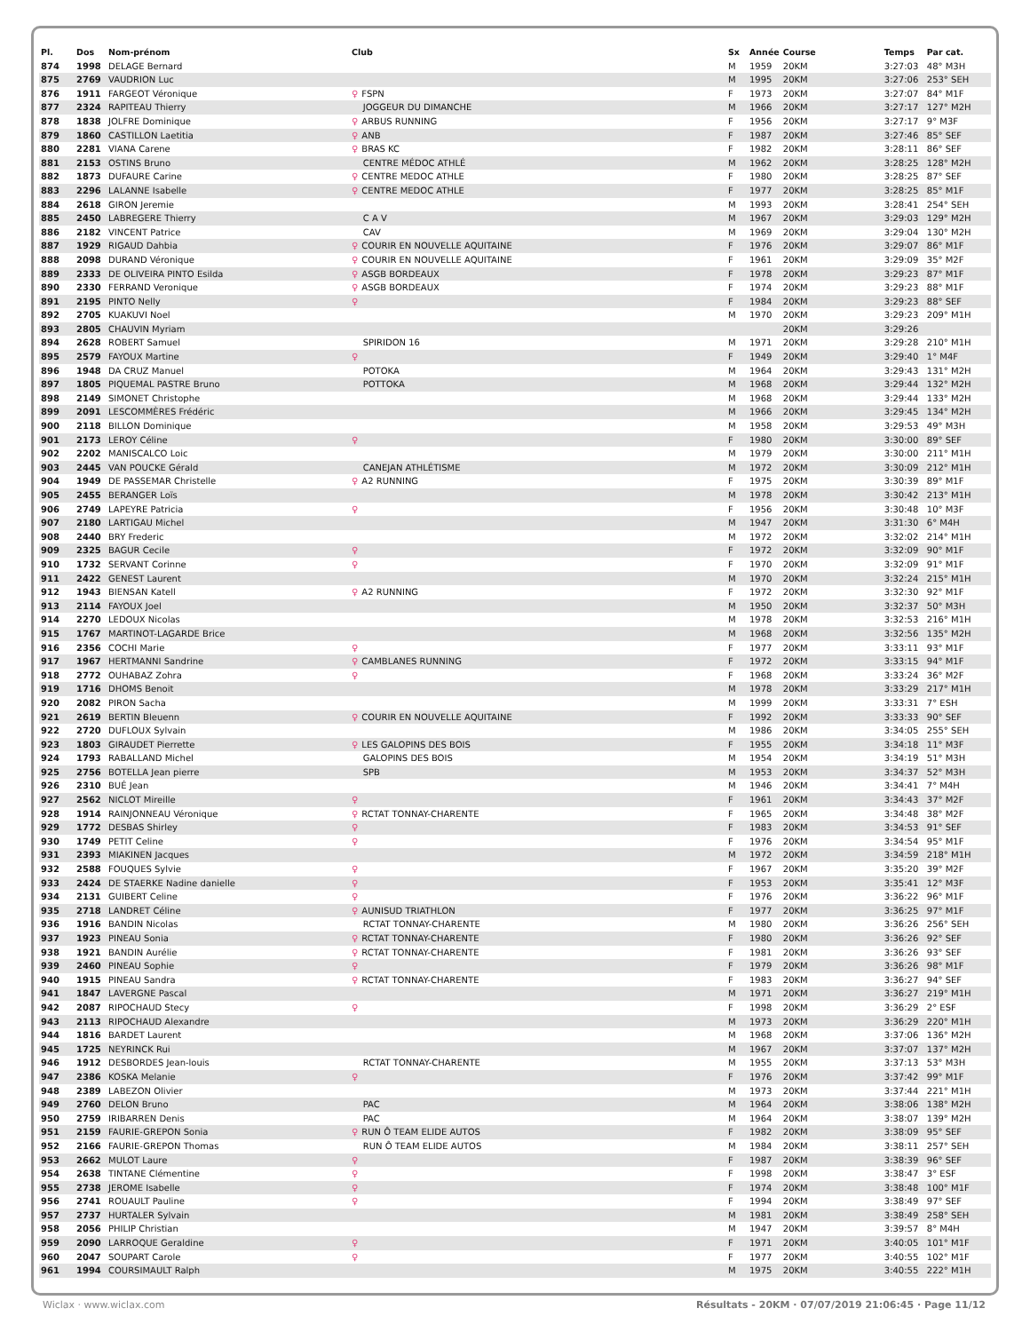| Pl. | Dos | Nom-prénom | Club | Sx | Année | Course | Temps | Par cat. |
| --- | --- | --- | --- | --- | --- | --- | --- | --- |
| 874 | 1998 | DELAGE Bernard | | M | 1959 | 20KM | 3:27:03 | 48° M3H |
| 875 | 2769 | VAUDRION Luc | | M | 1995 | 20KM | 3:27:06 | 253° SEH |
| 876 | 1911 | FARGEOT Véronique | ♀ FSPN | F | 1973 | 20KM | 3:27:07 | 84° M1F |
| 877 | 2324 | RAPITEAU Thierry | JOGGEUR DU DIMANCHE | M | 1966 | 20KM | 3:27:17 | 127° M2H |
| 878 | 1838 | JOLFRE Dominique | ♀ ARBUS RUNNING | F | 1956 | 20KM | 3:27:17 | 9° M3F |
| 879 | 1860 | CASTILLON Laetitia | ♀ ANB | F | 1987 | 20KM | 3:27:46 | 85° SEF |
| 880 | 2281 | VIANA Carene | ♀ BRAS KC | F | 1982 | 20KM | 3:28:11 | 86° SEF |
| 881 | 2153 | OSTINS Bruno | CENTRE MÉDOC ATHLÉ | M | 1962 | 20KM | 3:28:25 | 128° M2H |
| 882 | 1873 | DUFAURE Carine | ♀ CENTRE MEDOC ATHLE | F | 1980 | 20KM | 3:28:25 | 87° SEF |
| 883 | 2296 | LALANNE Isabelle | ♀ CENTRE MEDOC ATHLE | F | 1977 | 20KM | 3:28:25 | 85° M1F |
| 884 | 2618 | GIRON Jeremie | | M | 1993 | 20KM | 3:28:41 | 254° SEH |
| 885 | 2450 | LABREGERE Thierry | C A V | M | 1967 | 20KM | 3:29:03 | 129° M2H |
| 886 | 2182 | VINCENT Patrice | CAV | M | 1969 | 20KM | 3:29:04 | 130° M2H |
| 887 | 1929 | RIGAUD Dahbia | ♀ COURIR EN NOUVELLE AQUITAINE | F | 1976 | 20KM | 3:29:07 | 86° M1F |
| 888 | 2098 | DURAND Véronique | ♀ COURIR EN NOUVELLE AQUITAINE | F | 1961 | 20KM | 3:29:09 | 35° M2F |
| 889 | 2333 | DE OLIVEIRA PINTO Esilda | ♀ ASGB BORDEAUX | F | 1978 | 20KM | 3:29:23 | 87° M1F |
| 890 | 2330 | FERRAND Veronique | ♀ ASGB BORDEAUX | F | 1974 | 20KM | 3:29:23 | 88° M1F |
| 891 | 2195 | PINTO Nelly | ♀ | F | 1984 | 20KM | 3:29:23 | 88° SEF |
| 892 | 2705 | KUAKUVI Noel | | M | 1970 | 20KM | 3:29:23 | 209° M1H |
| 893 | 2805 | CHAUVIN Myriam | | | | 20KM | 3:29:26 | |
| 894 | 2628 | ROBERT Samuel | SPIRIDON 16 | M | 1971 | 20KM | 3:29:28 | 210° M1H |
| 895 | 2579 | FAYOUX Martine | ♀ | F | 1949 | 20KM | 3:29:40 | 1° M4F |
| 896 | 1948 | DA CRUZ Manuel | POTOKA | M | 1964 | 20KM | 3:29:43 | 131° M2H |
| 897 | 1805 | PIQUEMAL PASTRE Bruno | POTTOKA | M | 1968 | 20KM | 3:29:44 | 132° M2H |
| 898 | 2149 | SIMONET Christophe | | M | 1968 | 20KM | 3:29:44 | 133° M2H |
| 899 | 2091 | LESCOMMÈRES Frédéric | | M | 1966 | 20KM | 3:29:45 | 134° M2H |
| 900 | 2118 | BILLON Dominique | | M | 1958 | 20KM | 3:29:53 | 49° M3H |
| 901 | 2173 | LEROY Céline | ♀ | F | 1980 | 20KM | 3:30:00 | 89° SEF |
| 902 | 2202 | MANISCALCO Loic | | M | 1979 | 20KM | 3:30:00 | 211° M1H |
| 903 | 2445 | VAN POUCKE Gérald | CANEJAN ATHLÉTISME | M | 1972 | 20KM | 3:30:09 | 212° M1H |
| 904 | 1949 | DE PASSEMAR Christelle | ♀ A2 RUNNING | F | 1975 | 20KM | 3:30:39 | 89° M1F |
| 905 | 2455 | BERANGER Loïs | | M | 1978 | 20KM | 3:30:42 | 213° M1H |
| 906 | 2749 | LAPEYRE Patricia | ♀ | F | 1956 | 20KM | 3:30:48 | 10° M3F |
| 907 | 2180 | LARTIGAU Michel | | M | 1947 | 20KM | 3:31:30 | 6° M4H |
| 908 | 2440 | BRY Frederic | | M | 1972 | 20KM | 3:32:02 | 214° M1H |
| 909 | 2325 | BAGUR Cecile | ♀ | F | 1972 | 20KM | 3:32:09 | 90° M1F |
| 910 | 1732 | SERVANT Corinne | ♀ | F | 1970 | 20KM | 3:32:09 | 91° M1F |
| 911 | 2422 | GENEST Laurent | | M | 1970 | 20KM | 3:32:24 | 215° M1H |
| 912 | 1943 | BIENSAN Katell | ♀ A2 RUNNING | F | 1972 | 20KM | 3:32:30 | 92° M1F |
| 913 | 2114 | FAYOUX Joel | | M | 1950 | 20KM | 3:32:37 | 50° M3H |
| 914 | 2270 | LEDOUX Nicolas | | M | 1978 | 20KM | 3:32:53 | 216° M1H |
| 915 | 1767 | MARTINOT-LAGARDE Brice | | M | 1968 | 20KM | 3:32:56 | 135° M2H |
| 916 | 2356 | COCHI Marie | ♀ | F | 1977 | 20KM | 3:33:11 | 93° M1F |
| 917 | 1967 | HERTMANNI Sandrine | ♀ CAMBLANES RUNNING | F | 1972 | 20KM | 3:33:15 | 94° M1F |
| 918 | 2772 | OUHABAZ Zohra | ♀ | F | 1968 | 20KM | 3:33:24 | 36° M2F |
| 919 | 1716 | DHOMS Benoit | | M | 1978 | 20KM | 3:33:29 | 217° M1H |
| 920 | 2082 | PIRON Sacha | | M | 1999 | 20KM | 3:33:31 | 7° ESH |
| 921 | 2619 | BERTIN Bleuenn | ♀ COURIR EN NOUVELLE AQUITAINE | F | 1992 | 20KM | 3:33:33 | 90° SEF |
| 922 | 2720 | DUFLOUX Sylvain | | M | 1986 | 20KM | 3:34:05 | 255° SEH |
| 923 | 1803 | GIRAUDET Pierrette | ♀ LES GALOPINS DES BOIS | F | 1955 | 20KM | 3:34:18 | 11° M3F |
| 924 | 1793 | RABALLAND Michel | GALOPINS DES BOIS | M | 1954 | 20KM | 3:34:19 | 51° M3H |
| 925 | 2756 | BOTELLA Jean pierre | SPB | M | 1953 | 20KM | 3:34:37 | 52° M3H |
| 926 | 2310 | BUÉ Jean | | M | 1946 | 20KM | 3:34:41 | 7° M4H |
| 927 | 2562 | NICLOT Mireille | ♀ | F | 1961 | 20KM | 3:34:43 | 37° M2F |
| 928 | 1914 | RAINJONNEAU Véronique | ♀ RCTAT TONNAY-CHARENTE | F | 1965 | 20KM | 3:34:48 | 38° M2F |
| 929 | 1772 | DESBAS Shirley | ♀ | F | 1983 | 20KM | 3:34:53 | 91° SEF |
| 930 | 1749 | PETIT Celine | ♀ | F | 1976 | 20KM | 3:34:54 | 95° M1F |
| 931 | 2393 | MIAKINEN Jacques | | M | 1972 | 20KM | 3:34:59 | 218° M1H |
| 932 | 2588 | FOUQUES Sylvie | ♀ | F | 1967 | 20KM | 3:35:20 | 39° M2F |
| 933 | 2424 | DE STAERKE Nadine danielle | ♀ | F | 1953 | 20KM | 3:35:41 | 12° M3F |
| 934 | 2131 | GUIBERT Celine | ♀ | F | 1976 | 20KM | 3:36:22 | 96° M1F |
| 935 | 2718 | LANDRET Céline | ♀ AUNISUD TRIATHLON | F | 1977 | 20KM | 3:36:25 | 97° M1F |
| 936 | 1916 | BANDIN Nicolas | RCTAT TONNAY-CHARENTE | M | 1980 | 20KM | 3:36:26 | 256° SEH |
| 937 | 1923 | PINEAU Sonia | ♀ RCTAT TONNAY-CHARENTE | F | 1980 | 20KM | 3:36:26 | 92° SEF |
| 938 | 1921 | BANDIN Aurélie | ♀ RCTAT TONNAY-CHARENTE | F | 1981 | 20KM | 3:36:26 | 93° SEF |
| 939 | 2460 | PINEAU Sophie | ♀ | F | 1979 | 20KM | 3:36:26 | 98° M1F |
| 940 | 1915 | PINEAU Sandra | ♀ RCTAT TONNAY-CHARENTE | F | 1983 | 20KM | 3:36:27 | 94° SEF |
| 941 | 1847 | LAVERGNE Pascal | | M | 1971 | 20KM | 3:36:27 | 219° M1H |
| 942 | 2087 | RIPOCHAUD Stecy | ♀ | F | 1998 | 20KM | 3:36:29 | 2° ESF |
| 943 | 2113 | RIPOCHAUD Alexandre | | M | 1973 | 20KM | 3:36:29 | 220° M1H |
| 944 | 1816 | BARDET Laurent | | M | 1968 | 20KM | 3:37:06 | 136° M2H |
| 945 | 1725 | NEYRINCK Rui | | M | 1967 | 20KM | 3:37:07 | 137° M2H |
| 946 | 1912 | DESBORDES Jean-louis | RCTAT TONNAY-CHARENTE | M | 1955 | 20KM | 3:37:13 | 53° M3H |
| 947 | 2386 | KOSKA Melanie | ♀ | F | 1976 | 20KM | 3:37:42 | 99° M1F |
| 948 | 2389 | LABEZON Olivier | | M | 1973 | 20KM | 3:37:44 | 221° M1H |
| 949 | 2760 | DELON Bruno | PAC | M | 1964 | 20KM | 3:38:06 | 138° M2H |
| 950 | 2759 | IRIBARREN Denis | PAC | M | 1964 | 20KM | 3:38:07 | 139° M2H |
| 951 | 2159 | FAURIE-GREPON Sonia | ♀ RUN Ô TEAM ELIDE AUTOS | F | 1982 | 20KM | 3:38:09 | 95° SEF |
| 952 | 2166 | FAURIE-GREPON Thomas | RUN Ô TEAM ELIDE AUTOS | M | 1984 | 20KM | 3:38:11 | 257° SEH |
| 953 | 2662 | MULOT Laure | ♀ | F | 1987 | 20KM | 3:38:39 | 96° SEF |
| 954 | 2638 | TINTANE Clémentine | ♀ | F | 1998 | 20KM | 3:38:47 | 3° ESF |
| 955 | 2738 | JEROME Isabelle | ♀ | F | 1974 | 20KM | 3:38:48 | 100° M1F |
| 956 | 2741 | ROUAULT Pauline | ♀ | F | 1994 | 20KM | 3:38:49 | 97° SEF |
| 957 | 2737 | HURTALER Sylvain | | M | 1981 | 20KM | 3:38:49 | 258° SEH |
| 958 | 2056 | PHILIP Christian | | M | 1947 | 20KM | 3:39:57 | 8° M4H |
| 959 | 2090 | LARROQUE Geraldine | ♀ | F | 1971 | 20KM | 3:40:05 | 101° M1F |
| 960 | 2047 | SOUPART Carole | ♀ | F | 1977 | 20KM | 3:40:55 | 102° M1F |
| 961 | 1994 | COURSIMAULT Ralph | | M | 1975 | 20KM | 3:40:55 | 222° M1H |
Wiclax · www.wiclax.com Résultats - 20KM · 07/07/2019 21:06:45 · Page 11/12